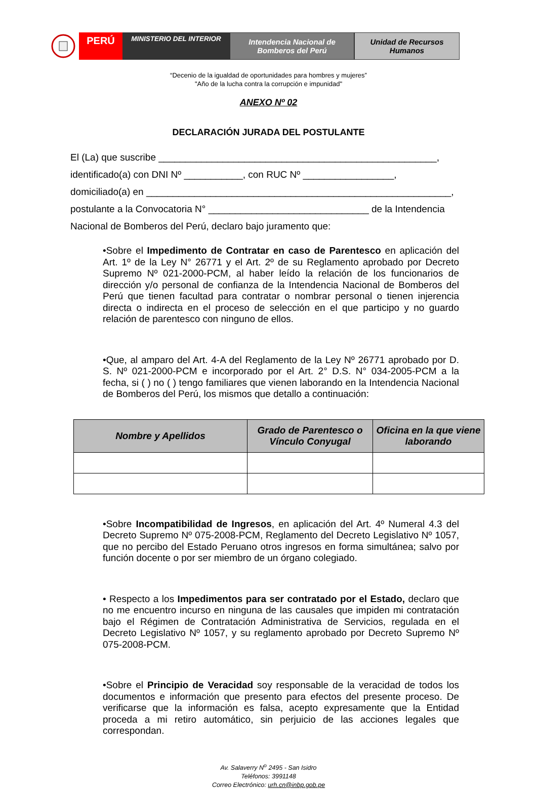PERÚ
MINISTERIO DEL INTERIOR
Intendencia Nacional de
Bomberos del Perú
Unidad de Recursos
Humanos
“Decenio de la igualdad de oportunidades para hombres y mujeres”
"Año de la lucha contra la corrupción e impunidad"
ANEXO Nº 02
DECLARACIÓN JURADA DEL POSTULANTE
El (La) que suscribe ____________________________________________________,
identificado(a) con DNI Nº ___________, con RUC Nº _________________,
domiciliado(a) en _________________________________________________________,
postulante a la Convocatoria N° ______________________________ de la Intendencia
Nacional de Bomberos del Perú, declaro bajo juramento que:
•Sobre el Impedimento de Contratar en caso de Parentesco en aplicación del Art. 1º de la Ley N° 26771 y el Art. 2º de su Reglamento aprobado por Decreto Supremo Nº 021-2000-PCM, al haber leído la relación de los funcionarios de dirección y/o personal de confianza de la Intendencia Nacional de Bomberos del Perú que tienen facultad para contratar o nombrar personal o tienen injerencia directa o indirecta en el proceso de selección en el que participo y no guardo relación de parentesco con ninguno de ellos.
•Que, al amparo del Art. 4-A del Reglamento de la Ley Nº 26771 aprobado por D. S. Nº 021-2000-PCM e incorporado por el Art. 2° D.S. N° 034-2005-PCM a la fecha, si ( ) no ( ) tengo familiares que vienen laborando en la Intendencia Nacional de Bomberos del Perú, los mismos que detallo a continuación:
| Nombre y Apellidos | Grado de Parentesco o Vínculo Conyugal | Oficina en la que viene laborando |
| --- | --- | --- |
•Sobre Incompatibilidad de Ingresos, en aplicación del Art. 4º Numeral 4.3 del Decreto Supremo Nº 075-2008-PCM, Reglamento del Decreto Legislativo Nº 1057, que no percibo del Estado Peruano otros ingresos en forma simultánea; salvo por función docente o por ser miembro de un órgano colegiado.
• Respecto a los Impedimentos para ser contratado por el Estado, declaro que no me encuentro incurso en ninguna de las causales que impiden mi contratación bajo el Régimen de Contratación Administrativa de Servicios, regulada en el Decreto Legislativo Nº 1057, y su reglamento aprobado por Decreto Supremo Nº 075-2008-PCM.
•Sobre el Principio de Veracidad soy responsable de la veracidad de todos los documentos e información que presento para efectos del presente proceso. De verificarse que la información es falsa, acepto expresamente que la Entidad proceda a mi retiro automático, sin perjuicio de las acciones legales que correspondan.
Av. Salaverry N<sup>o</sup> 2495 - San Isidro
Teléfonos: 3991148
Correo Electrónico: urh.cn@inbp.gob.pe